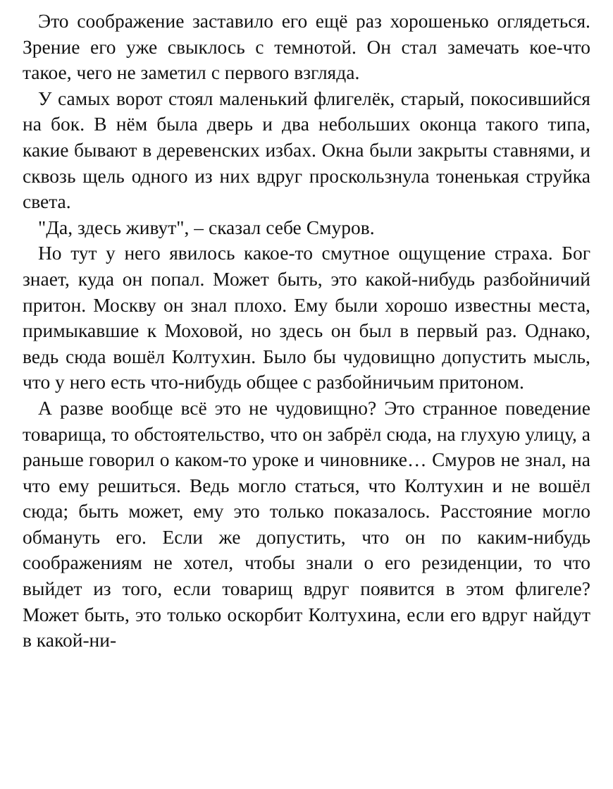Это соображение заставило его ещё раз хорошенько огля­деться. Зрение его уже свыклось с темнотой. Он стал заме­чать кое-что такое, чего не заметил с первого взгляда.
У самых ворот стоял маленький флигелёк, старый, поко­сившийся на бок. В нём была дверь и два небольших оконца такого типа, какие бывают в деревенских избах. Окна были закрыты ставнями, и сквозь щель одного из них вдруг про­скользнула тоненькая струйка света.
"Да, здесь живут", – сказал себе Смуров.
Но тут у него явилось какое-то смутное ощущение страха. Бог знает, куда он попал. Может быть, это какой-нибудь раз­бойничий притон. Москву он знал плохо. Ему были хорошо известны места, примыкавшие к Моховой, но здесь он был в первый раз. Однако, ведь сюда вошёл Колтухин. Было бы чудовищно допустить мысль, что у него есть что-нибудь об­щее с разбойничьим притоном.
А разве вообще всё это не чудовищно? Это странное по­ведение товарища, то обстоятельство, что он забрёл сюда, на глухую улицу, а раньше говорил о каком-то уроке и чинов­нике… Смуров не знал, на что ему решиться. Ведь могло статься, что Колтухин и не вошёл сюда; быть может, ему это только показалось. Расстояние могло обмануть его. Если же допустить, что он по каким-нибудь соображениям не хотел, чтобы знали о его резиденции, то что выйдет из того, если то­варищ вдруг появится в этом флигеле? Может быть, это толь­ко оскорбит Колтухина, если его вдруг найдут в какой-ни-